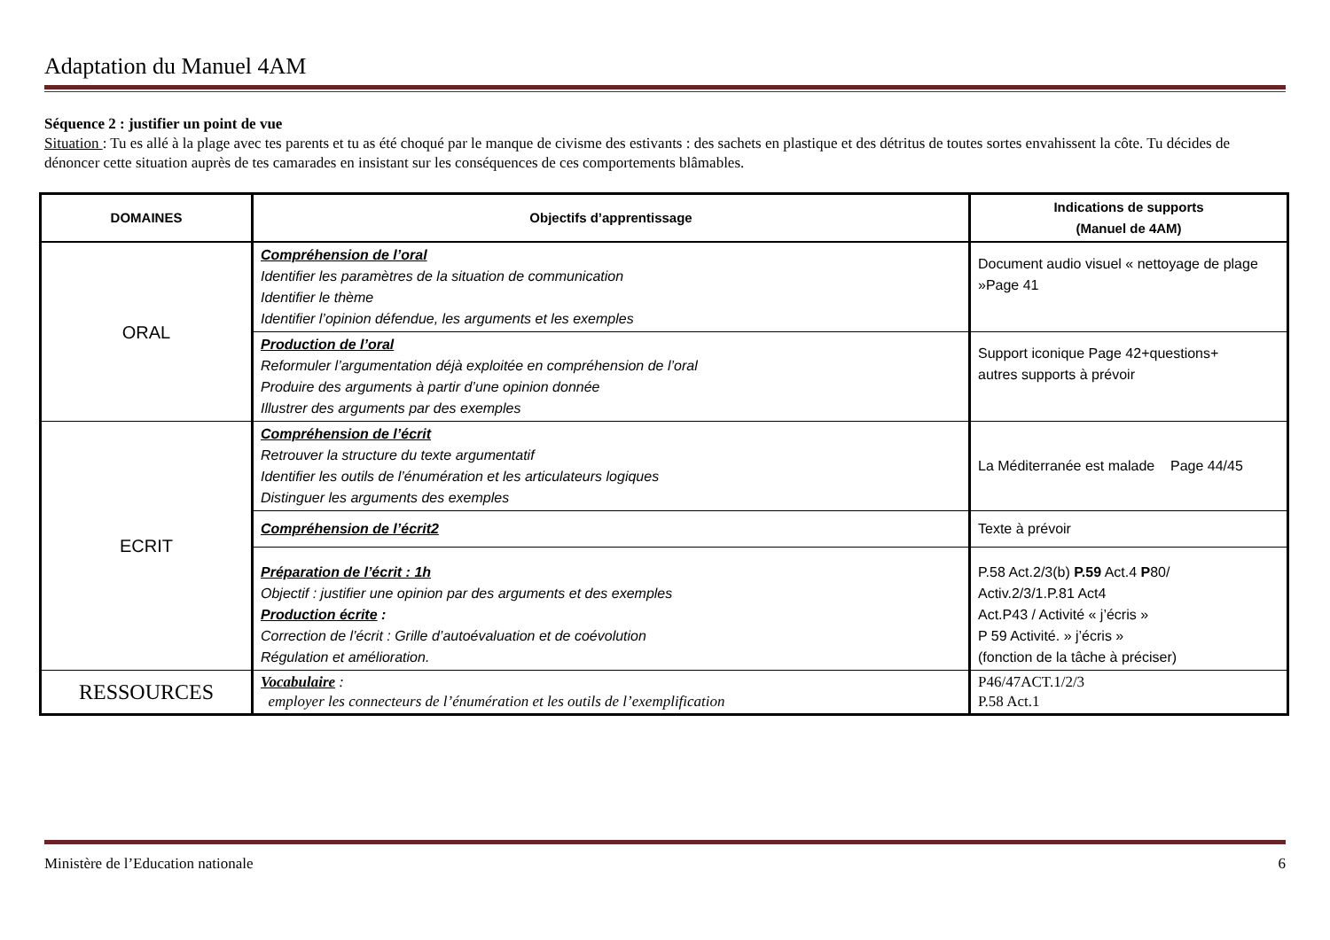Adaptation du Manuel 4AM
Séquence 2 : justifier un point de vue
Situation : Tu es allé à la plage avec tes parents et tu as été choqué par le manque de civisme des estivants : des sachets en plastique et des détritus de toutes sortes envahissent la côte. Tu décides de dénoncer cette situation auprès de tes camarades en insistant sur les conséquences de ces comportements blâmables.
| DOMAINES | Objectifs d’apprentissage | Indications de supports (Manuel de 4AM) |
| --- | --- | --- |
| ORAL | Compréhension de l’oral Identifier les paramètres de la situation de communication Identifier le thème Identifier l’opinion défendue, les arguments et les exemples | Document audio visuel « nettoyage de plage »Page 41 |
| | Production de l’oral Reformuler l’argumentation déjà exploitée en compréhension de l’oral Produire des arguments à partir d’une opinion donnée Illustrer des arguments par des exemples | Support iconique Page 42+questions+ autres supports à prévoir |
| ECRIT | Compréhension de l’écrit Retrouver la structure du texte argumentatif Identifier les outils de l’énumération et les articulateurs logiques Distinguer les arguments des exemples | La Méditerranée est malade Page 44/45 |
| | Compréhension de l’écrit2 | Texte à prévoir |
| | Préparation de l’écrit : 1h Objectif : justifier une opinion par des arguments et des exemples Production écrite : Correction de l’écrit : Grille d’autoévaluation et de coévolution Régulation et amélioration. | P.58 Act.2/3(b) P.59 Act.4 P 80/ Activ.2/3/1.P.81 Act4 Act.P43 / Activité « j’écris » P 59 Activité. » j’écris » (fonction de la tâche à préciser) |
| RESSOURCES | Vocabulaire : employer les connecteurs de l’énumération et les outils de l’exemplification | P46/47ACT.1/2/3 P.58 Act.1 |
Ministère de l’Education nationale 6